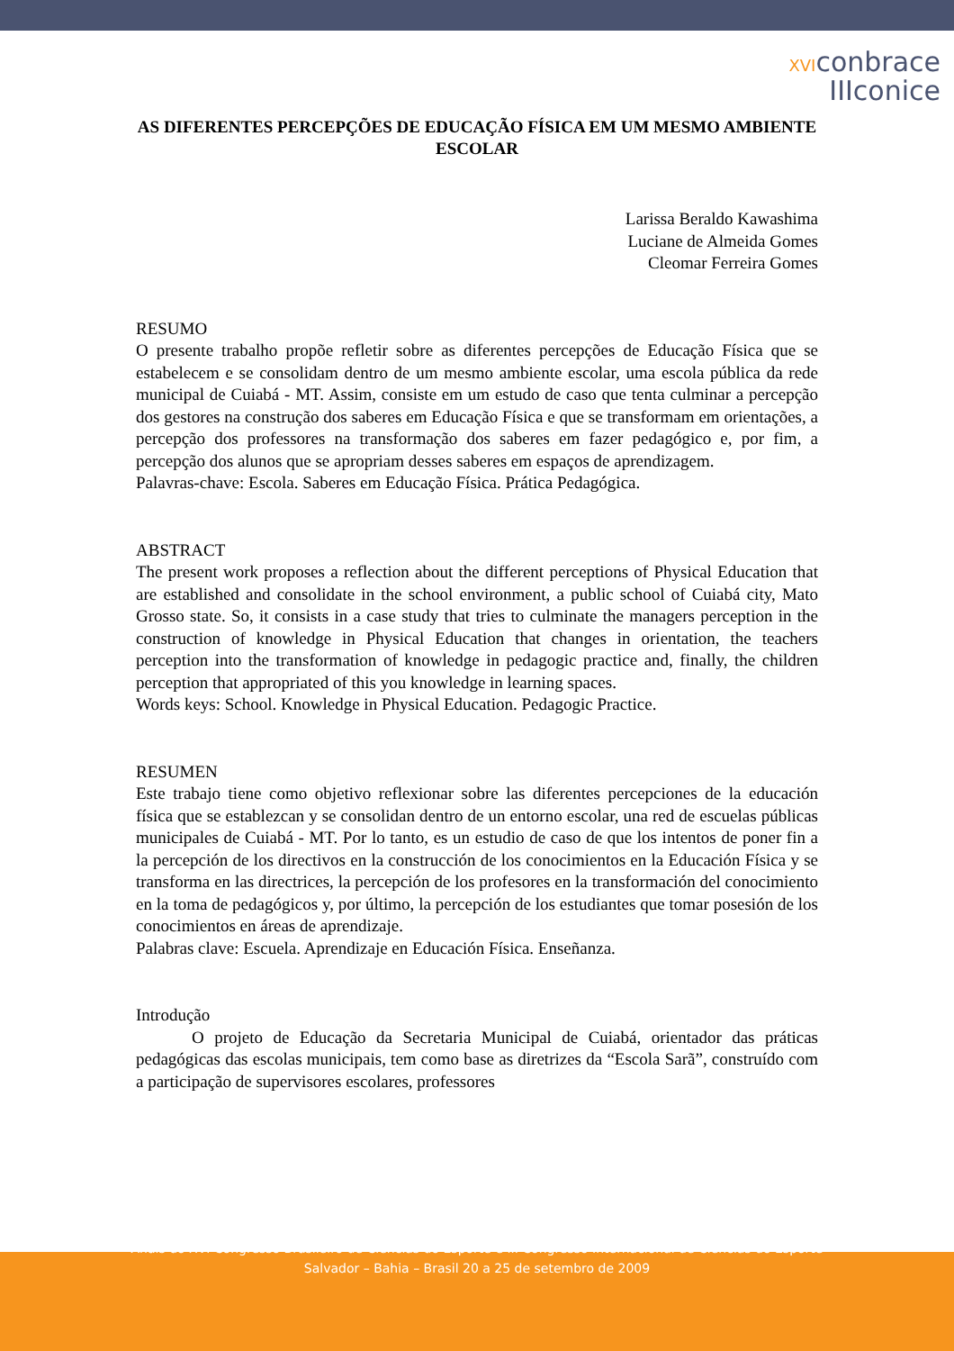XVIconbrace
IIIconice
AS DIFERENTES PERCEPÇÕES DE EDUCAÇÃO FÍSICA EM UM MESMO AMBIENTE ESCOLAR
Larissa Beraldo Kawashima
Luciane de Almeida Gomes
Cleomar Ferreira Gomes
RESUMO
O presente trabalho propõe refletir sobre as diferentes percepções de Educação Física que se estabelecem e se consolidam dentro de um mesmo ambiente escolar, uma escola pública da rede municipal de Cuiabá - MT. Assim, consiste em um estudo de caso que tenta culminar a percepção dos gestores na construção dos saberes em Educação Física e que se transformam em orientações, a percepção dos professores na transformação dos saberes em fazer pedagógico e, por fim, a percepção dos alunos que se apropriam desses saberes em espaços de aprendizagem.
Palavras-chave: Escola. Saberes em Educação Física. Prática Pedagógica.
ABSTRACT
The present work proposes a reflection about the different perceptions of Physical Education that are established and consolidate in the school environment, a public school of Cuiabá city, Mato Grosso state. So, it consists in a case study that tries to culminate the managers perception in the construction of knowledge in Physical Education that changes in orientation, the teachers perception into the transformation of knowledge in pedagogic practice and, finally, the children perception that appropriated of this you knowledge in learning spaces.
Words keys: School. Knowledge in Physical Education. Pedagogic Practice.
RESUMEN
Este trabajo tiene como objetivo reflexionar sobre las diferentes percepciones de la educación física que se establezcan y se consolidan dentro de un entorno escolar, una red de escuelas públicas municipales de Cuiabá - MT. Por lo tanto, es un estudio de caso de que los intentos de poner fin a la percepción de los directivos en la construcción de los conocimientos en la Educación Física y se transforma en las directrices, la percepción de los profesores en la transformación del conocimiento en la toma de pedagógicos y, por último, la percepción de los estudiantes que tomar posesión de los conocimientos en áreas de aprendizaje.
Palabras clave: Escuela. Aprendizaje en Educación Física. Enseñanza.
Introdução
O projeto de Educação da Secretaria Municipal de Cuiabá, orientador das práticas pedagógicas das escolas municipais, tem como base as diretrizes da “Escola Sarã”, construído com a participação de supervisores escolares, professores
Anais do XVI Congresso Brasileiro de Ciências do Esporte e III Congresso Internacional de Ciências do Esporte
Salvador – Bahia – Brasil 20 a 25 de setembro de 2009